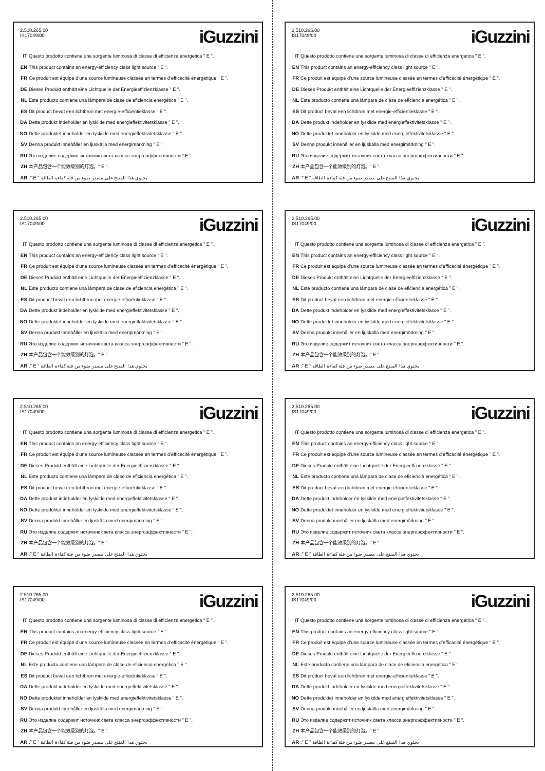2.510.265.00
IS17049/00
iGuzzini
IT Questo prodotto contiene una sorgente luminosa di classe di efficienza energetica " E ".
EN This product contains an energy-efficiency class light source " E ".
FR Ce produit est équipé d’une source lumineuse classée en termes d’efficacité énergétique " E ".
DE Dieses Produkt enthält eine Lichtquelle der Energieeffizienzklasse " E ".
NL Este producto contiene una lámpara de clase de eficiencia energética " E ".
ES Dit product bevat een lichtbron met energie-efficiëntieklasse " E ".
DA Dette produkt indeholder en lyskilde med energieffektivitetsklasse " E ".
NO Dette produktet inneholder en lyskilde med energieffektivitetsklasse " E ".
SV Denna produkt innehåller en ljuskälla med energimärkning " E ".
RU Это изделие содержит источник света класса энергоэффективности " E ".
ZH 本产品包含一个能效级别的灯泡。" E ".
AR يحتوي هذا المنتج على مصدر ضوء من فئة كفاءة الطاقة " E ".
2.510.265.00
IS17049/00
iGuzzini
IT Questo prodotto contiene una sorgente luminosa di classe di efficienza energetica " E ".
EN This product contains an energy-efficiency class light source " E ".
FR Ce produit est équipé d’une source lumineuse classée en termes d’efficacité énergétique " E ".
DE Dieses Produkt enthält eine Lichtquelle der Energieeffizienzklasse " E ".
NL Este producto contiene una lámpara de clase de eficiencia energética " E ".
ES Dit product bevat een lichtbron met energie-efficiëntieklasse " E ".
DA Dette produkt indeholder en lyskilde med energieffektivitetsklasse " E ".
NO Dette produktet inneholder en lyskilde med energieffektivitetsklasse " E ".
SV Denna produkt innehåller en ljuskälla med energimärkning " E ".
RU Это изделие содержит источник света класса энергоэффективности " E ".
ZH 本产品包含一个能效级别的灯泡。" E ".
AR يحتوي هذا المنتج على مصدر ضوء من فئة كفاءة الطاقة " E ".
2.510.265.00
IS17049/00
iGuzzini
IT Questo prodotto contiene una sorgente luminosa di classe di efficienza energetica " E ".
EN This product contains an energy-efficiency class light source " E ".
FR Ce produit est équipé d’une source lumineuse classée en termes d’efficacité énergétique " E ".
DE Dieses Produkt enthält eine Lichtquelle der Energieeffizienzklasse " E ".
NL Este producto contiene una lámpara de clase de eficiencia energética " E ".
ES Dit product bevat een lichtbron met energie-efficiëntieklasse " E ".
DA Dette produkt indeholder en lyskilde med energieffektivitetsklasse " E ".
NO Dette produktet inneholder en lyskilde med energieffektivitetsklasse " E ".
SV Denna produkt innehåller en ljuskälla med energimärkning " E ".
RU Это изделие содержит источник света класса энергоэффективности " E ".
ZH 本产品包含一个能效级别的灯泡。" E ".
AR يحتوي هذا المنتج على مصدر ضوء من فئة كفاءة الطاقة " E ".
2.510.265.00
IS17049/00
iGuzzini
IT Questo prodotto contiene una sorgente luminosa di classe di efficienza energetica " E ".
EN This product contains an energy-efficiency class light source " E ".
FR Ce produit est équipé d’une source lumineuse classée en termes d’efficacité énergétique " E ".
DE Dieses Produkt enthält eine Lichtquelle der Energieeffizienzklasse " E ".
NL Este producto contiene una lámpara de clase de eficiencia energética " E ".
ES Dit product bevat een lichtbron met energie-efficiëntieklasse " E ".
DA Dette produkt indeholder en lyskilde med energieffektivitetsklasse " E ".
NO Dette produktet inneholder en lyskilde med energieffektivitetsklasse " E ".
SV Denna produkt innehåller en ljuskälla med energimärkning " E ".
RU Это изделие содержит источник света класса энергоэффективности " E ".
ZH 本产品包含一个能效级别的灯泡。" E ".
AR يحتوي هذا المنتج على مصدر ضوء من فئة كفاءة الطاقة " E ".
2.510.265.00
IS17049/00
iGuzzini
IT Questo prodotto contiene una sorgente luminosa di classe di efficienza energetica " E ".
EN This product contains an energy-efficiency class light source " E ".
FR Ce produit est équipé d’une source lumineuse classée en termes d’efficacité énergétique " E ".
DE Dieses Produkt enthält eine Lichtquelle der Energieeffizienzklasse " E ".
NL Este producto contiene una lámpara de clase de eficiencia energética " E ".
ES Dit product bevat een lichtbron met energie-efficiëntieklasse " E ".
DA Dette produkt indeholder en lyskilde med energieffektivitetsklasse " E ".
NO Dette produktet inneholder en lyskilde med energieffektivitetsklasse " E ".
SV Denna produkt innehåller en ljuskälla med energimärkning " E ".
RU Это изделие содержит источник света класса энергоэффективности " E ".
ZH 本产品包含一个能效级别的灯泡。" E ".
AR يحتوي هذا المنتج على مصدر ضوء من فئة كفاءة الطاقة " E ".
2.510.265.00
IS17049/00
iGuzzini
IT Questo prodotto contiene una sorgente luminosa di classe di efficienza energetica " E ".
EN This product contains an energy-efficiency class light source " E ".
FR Ce produit est équipé d’une source lumineuse classée en termes d’efficacité énergétique " E ".
DE Dieses Produkt enthält eine Lichtquelle der Energieeffizienzklasse " E ".
NL Este producto contiene una lámpara de clase de eficiencia energética " E ".
ES Dit product bevat een lichtbron met energie-efficiëntieklasse " E ".
DA Dette produkt indeholder en lyskilde med energieffektivitetsklasse " E ".
NO Dette produktet inneholder en lyskilde med energieffektivitetsklasse " E ".
SV Denna produkt innehåller en ljuskälla med energimärkning " E ".
RU Это изделие содержит источник света класса энергоэффективности " E ".
ZH 本产品包含一个能效级别的灯泡。" E ".
AR يحتوي هذا المنتج على مصدر ضوء من فئة كفاءة الطاقة " E ".
2.510.265.00
IS17049/00
iGuzzini
IT Questo prodotto contiene una sorgente luminosa di classe di efficienza energetica " E ".
EN This product contains an energy-efficiency class light source " E ".
FR Ce produit est équipé d’une source lumineuse classée en termes d’efficacité énergétique " E ".
DE Dieses Produkt enthält eine Lichtquelle der Energieeffizienzklasse " E ".
NL Este producto contiene una lámpara de clase de eficiencia energética " E ".
ES Dit product bevat een lichtbron met energie-efficiëntieklasse " E ".
DA Dette produkt indeholder en lyskilde med energieffektivitetsklasse " E ".
NO Dette produktet inneholder en lyskilde med energieffektivitetsklasse " E ".
SV Denna produkt innehåller en ljuskälla med energimärkning " E ".
RU Это изделие содержит источник света класса энергоэффективности " E ".
ZH 本产品包含一个能效级别的灯泡。" E ".
AR يحتوي هذا المنتج على مصدر ضوء من فئة كفاءة الطاقة " E ".
2.510.265.00
IS17049/00
iGuzzini
IT Questo prodotto contiene una sorgente luminosa di classe di efficienza energetica " E ".
EN This product contains an energy-efficiency class light source " E ".
FR Ce produit est équipé d’une source lumineuse classée en termes d’efficacité énergétique " E ".
DE Dieses Produkt enthält eine Lichtquelle der Energieeffizienzklasse " E ".
NL Este producto contiene una lámpara de clase de eficiencia energética " E ".
ES Dit product bevat een lichtbron met energie-efficiëntieklasse " E ".
DA Dette produkt indeholder en lyskilde med energieffektivitetsklasse " E ".
NO Dette produktet inneholder en lyskilde med energieffektivitetsklasse " E ".
SV Denna produkt innehåller en ljuskälla med energimärkning " E ".
RU Это изделие содержит источник света класса энергоэффективности " E ".
ZH 本产品包含一个能效级别的灯泡。" E ".
AR يحتوي هذا المنتج على مصدر ضوء من فئة كفاءة الطاقة " E ".